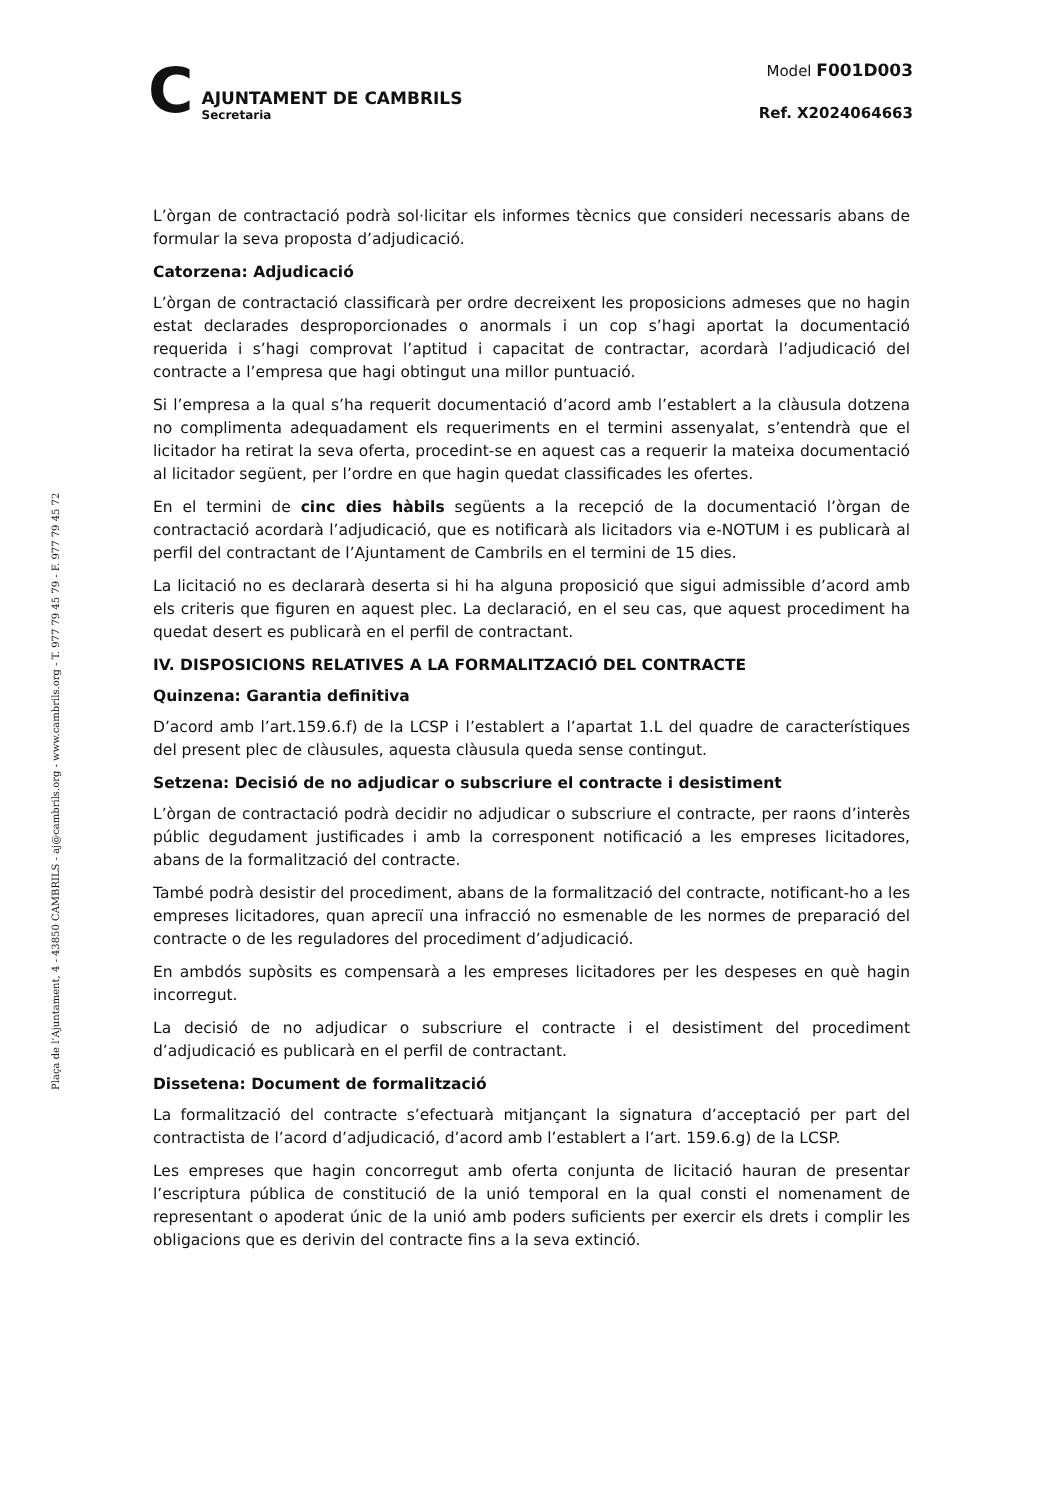C
AJUNTAMENT DE CAMBRILS
Secretaria
Model F001D003
Ref. X2024064663
Plaça de l’Ajuntament, 4 - 43850 CAMBRILS - aj@cambrils.org - www.cambrils.org - T. 977 79 45 79 - F. 977 79 45 72
L’òrgan de contractació podrà sol·licitar els informes tècnics que consideri necessaris abans de formular la seva proposta d’adjudicació.
Catorzena: Adjudicació
L’òrgan de contractació classificarà per ordre decreixent les proposicions admeses que no hagin estat declarades desproporcionades o anormals i un cop s’hagi aportat la documentació requerida i s’hagi comprovat l’aptitud i capacitat de contractar, acordarà l’adjudicació del contracte a l’empresa que hagi obtingut una millor puntuació.
Si l’empresa a la qual s’ha requerit documentació d’acord amb l’establert a la clàusula dotzena no complimenta adequadament els requeriments en el termini assenyalat, s’entendrà que el licitador ha retirat la seva oferta, procedint-se en aquest cas a requerir la mateixa documentació al licitador següent, per l’ordre en que hagin quedat classificades les ofertes.
En el termini de cinc dies hàbils següents a la recepció de la documentació l’òrgan de contractació acordarà l’adjudicació, que es notificarà als licitadors via e-NOTUM i es publicarà al perfil del contractant de l’Ajuntament de Cambrils en el termini de 15 dies.
La licitació no es declararà deserta si hi ha alguna proposició que sigui admissible d’acord amb els criteris que figuren en aquest plec. La declaració, en el seu cas, que aquest procediment ha quedat desert es publicarà en el perfil de contractant.
IV. DISPOSICIONS RELATIVES A LA FORMALITZACIÓ DEL CONTRACTE
Quinzena: Garantia definitiva
D’acord amb l’art.159.6.f) de la LCSP i l’establert a l’apartat 1.L del quadre de característiques del present plec de clàusules, aquesta clàusula queda sense contingut.
Setzena: Decisió de no adjudicar o subscriure el contracte i desistiment
L’òrgan de contractació podrà decidir no adjudicar o subscriure el contracte, per raons d’interès públic degudament justificades i amb la corresponent notificació a les empreses licitadores, abans de la formalització del contracte.
També podrà desistir del procediment, abans de la formalització del contracte, notificant-ho a les empreses licitadores, quan apreciï una infracció no esmenable de les normes de preparació del contracte o de les reguladores del procediment d’adjudicació.
En ambdós supòsits es compensarà a les empreses licitadores per les despeses en què hagin incorregut.
La decisió de no adjudicar o subscriure el contracte i el desistiment del procediment d’adjudicació es publicarà en el perfil de contractant.
Dissetena: Document de formalització
La formalització del contracte s’efectuarà mitjançant la signatura d’acceptació per part del contractista de l’acord d’adjudicació, d’acord amb l’establert a l’art. 159.6.g) de la LCSP.
Les empreses que hagin concorregut amb oferta conjunta de licitació hauran de presentar l’escriptura pública de constitució de la unió temporal en la qual consti el nomenament de representant o apoderat únic de la unió amb poders suficients per exercir els drets i complir les obligacions que es derivin del contracte fins a la seva extinció.